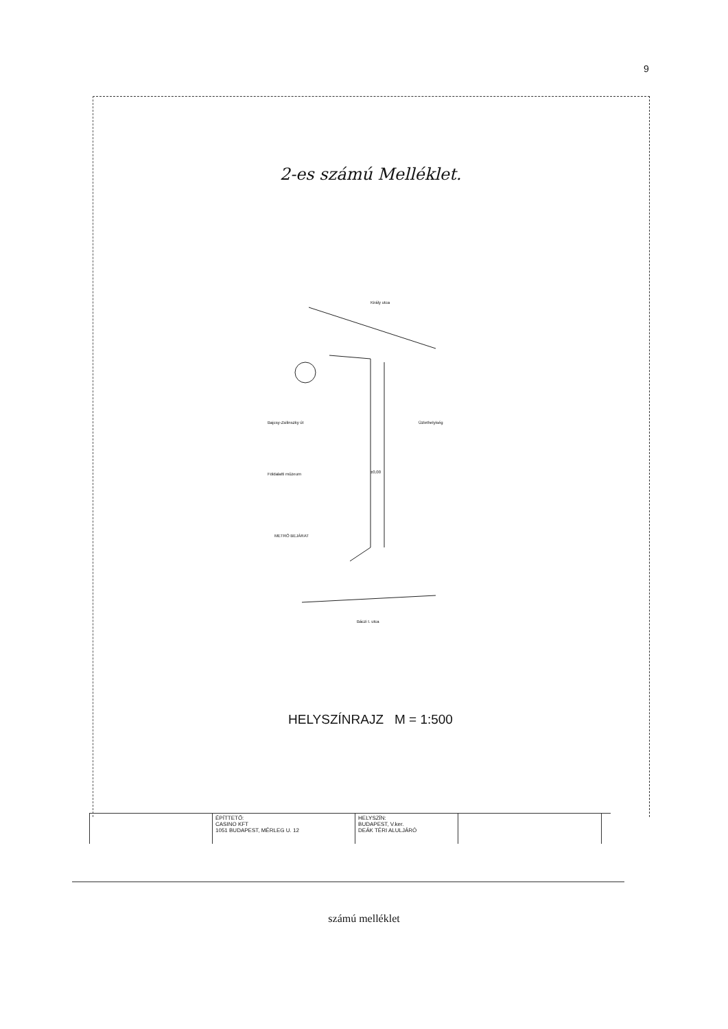9
2-es számú Melléklet.
Király utca
Bajcsy-Zsilinszky út Üzlethelyiség
Földalatti múzeum
METRÓ BEJÁRAT
±0,00
Báczi I. utca
HELYSZÍNRAJZ M = 1:500
| | ÉPÍTTETŐ: CASINO KFT 1051 BUDAPEST, MÉRLEG U. 12 | HELYSZÍN: BUDAPEST, V.ker. DEÁK TÉRI ALULJÁRÓ | | |
számú melléklet